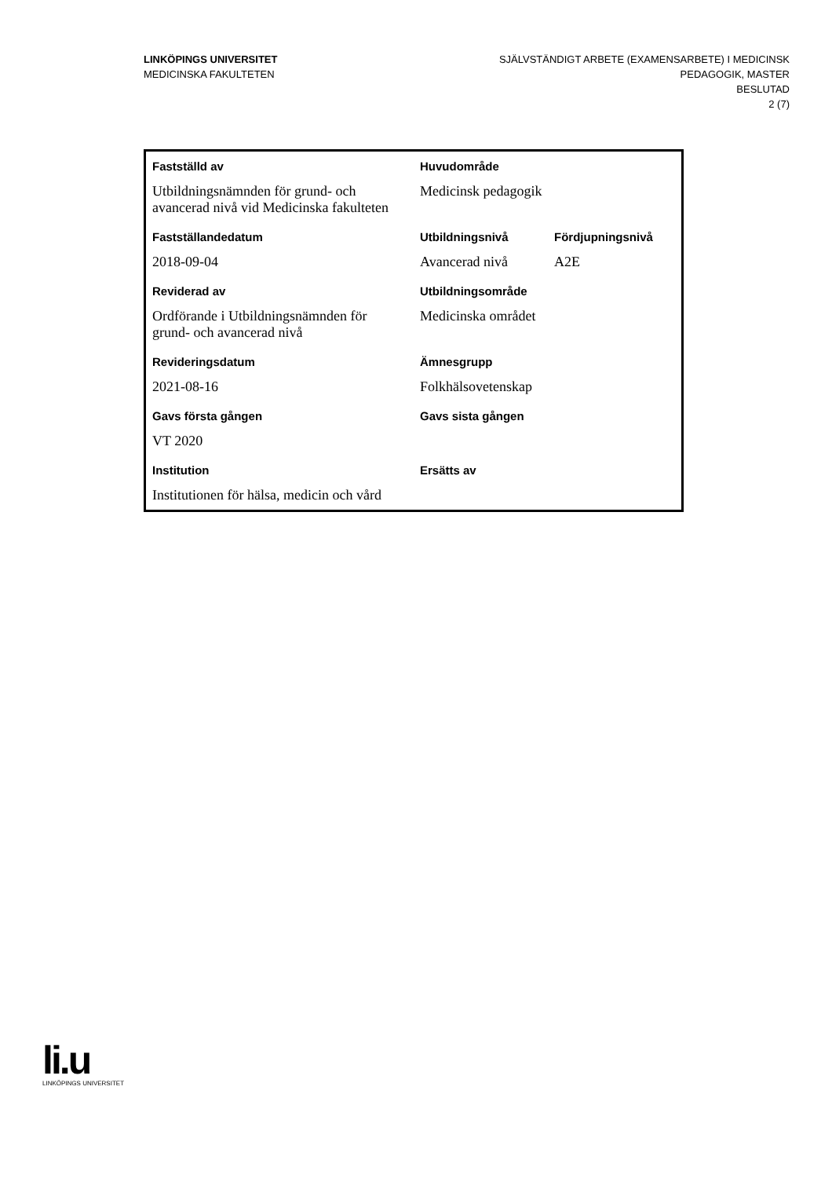LINKÖPINGS UNIVERSITET
MEDICINSKA FAKULTETEN
SJÄLVSTÄNDIGT ARBETE (EXAMENSARBETE) I MEDICINSK
PEDAGOGIK, MASTER
BESLUTAD
2 (7)
| Fastställd av | Huvudområde | |
| --- | --- | --- |
| Utbildningsnämnden för grund- och avancerad nivå vid Medicinska fakulteten | Medicinsk pedagogik | |
| Fastställandedatum | Utbildningsnivå | Fördjupningsnivå |
| 2018-09-04 | Avancerad nivå | A2E |
| Reviderad av | Utbildningsområde | |
| Ordförande i Utbildningsnämnden för grund- och avancerad nivå | Medicinska området | |
| Revideringsdatum | Ämnesgrupp | |
| 2021-08-16 | Folkhälsovetenskap | |
| Gavs första gången | Gavs sista gången | |
| VT 2020 | | |
| Institution | Ersätts av | |
| Institutionen för hälsa, medicin och vård | | |
li.u
LINKÖPINGS UNIVERSITET